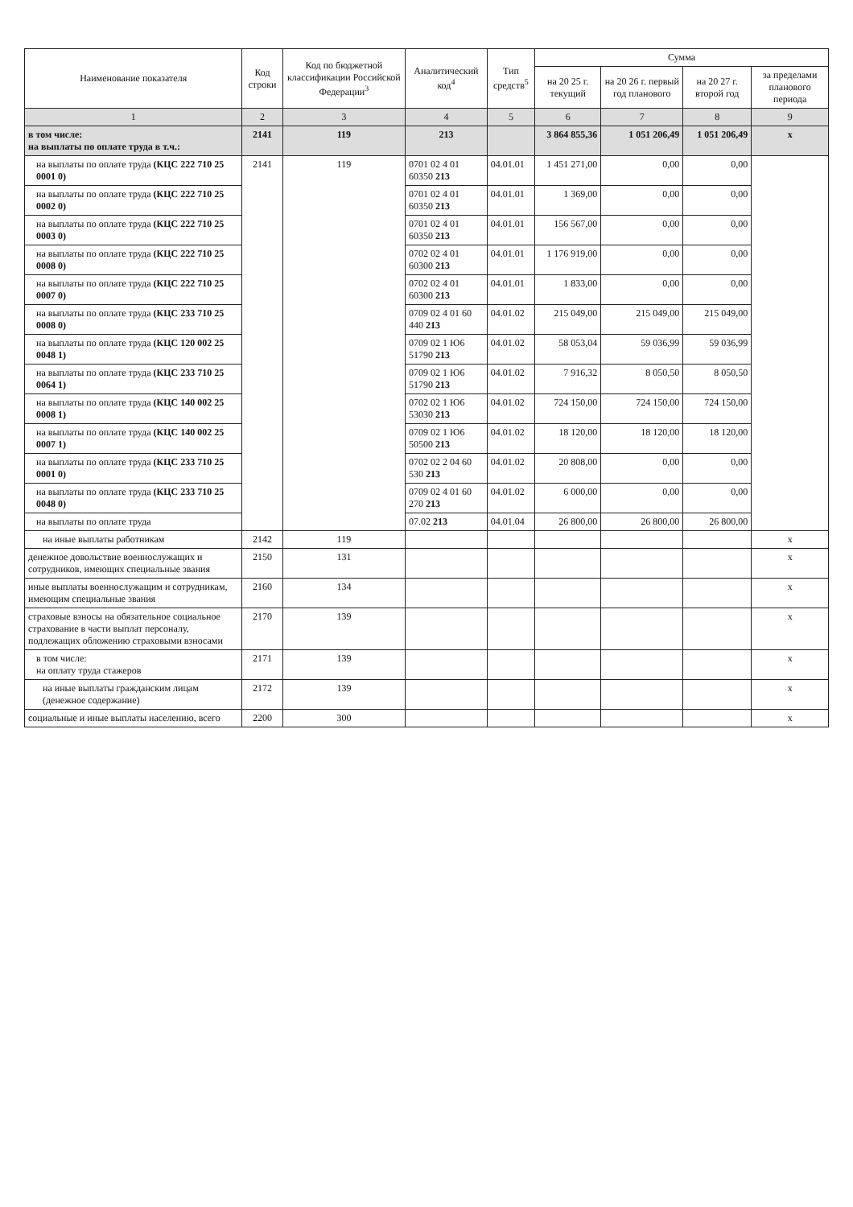| Наименование показателя | Код строки | Код по бюджетной классификации Российской Федерации<sup>3</sup> | Аналитический код<sup>4</sup> | Тип средств<sup>5</sup> | Сумма | | | |
| --- | --- | --- | --- | --- | --- | --- | --- | --- |
| | | | | | на 20 25 г. текущий | на 20 26 г. первый год планового | на 20 27 г. второй год | за пределами планового периода |
| 1 | 2 | 3 | 4 | 5 | 6 | 7 | 8 | 9 |
| в том числе: на выплаты по оплате труда в т.ч.: | 2141 | 119 | 213 | | 3 864 855,36 | 1 051 206,49 | 1 051 206,49 | х |
| на выплаты по оплате труда (КЦС 222 710 25 0001 0) | 2141 | 119 | 0701 02 4 01 60350 213 | 04.01.01 | 1 451 271,00 | 0,00 | 0,00 | |
| на выплаты по оплате труда (КЦС 222 710 25 0002 0) | | | 0701 02 4 01 60350 213 | 04.01.01 | 1 369,00 | 0,00 | 0,00 | |
| на выплаты по оплате труда (КЦС 222 710 25 0003 0) | | | 0701 02 4 01 60350 213 | 04.01.01 | 156 567,00 | 0,00 | 0,00 | |
| на выплаты по оплате труда (КЦС 222 710 25 0008 0) | | | 0702 02 4 01 60300 213 | 04.01.01 | 1 176 919,00 | 0,00 | 0,00 | |
| на выплаты по оплате труда (КЦС 222 710 25 0007 0) | | | 0702 02 4 01 60300 213 | 04.01.01 | 1 833,00 | 0,00 | 0,00 | |
| на выплаты по оплате труда (КЦС 233 710 25 0008 0) | | | 0709 02 4 01 60 440 213 | 04.01.02 | 215 049,00 | 215 049,00 | 215 049,00 | |
| на выплаты по оплате труда (КЦС 120 002 25 0048 1) | | | 0709 02 1 Ю6 51790 213 | 04.01.02 | 58 053,04 | 59 036,99 | 59 036,99 | |
| на выплаты по оплате труда (КЦС 233 710 25 0064 1) | | | 0709 02 1 Ю6 51790 213 | 04.01.02 | 7 916,32 | 8 050,50 | 8 050,50 | |
| на выплаты по оплате труда (КЦС 140 002 25 0008 1) | | | 0702 02 1 Ю6 53030 213 | 04.01.02 | 724 150,00 | 724 150,00 | 724 150,00 | |
| на выплаты по оплате труда (КЦС 140 002 25 0007 1) | | | 0709 02 1 Ю6 50500 213 | 04.01.02 | 18 120,00 | 18 120,00 | 18 120,00 | |
| на выплаты по оплате труда (КЦС 233 710 25 0001 0) | | | 0702 02 2 04 60 530 213 | 04.01.02 | 20 808,00 | 0,00 | 0,00 | |
| на выплаты по оплате труда (КЦС 233 710 25 0048 0) | | | 0709 02 4 01 60 270 213 | 04.01.02 | 6 000,00 | 0,00 | 0,00 | |
| на выплаты по оплате труда | | | 07.02 213 | 04.01.04 | 26 800,00 | 26 800,00 | 26 800,00 | |
| на иные выплаты работникам | 2142 | 119 | | | | | | х |
| денежное довольствие военнослужащих и сотрудников, имеющих специальные звания | 2150 | 131 | | | | | | х |
| иные выплаты военнослужащим и сотрудникам, имеющим специальные звания | 2160 | 134 | | | | | | х |
| страховые взносы на обязательное социальное страхование в части выплат персоналу, подлежащих обложению страховыми взносами | 2170 | 139 | | | | | | х |
| в том числе: на оплату труда стажеров | 2171 | 139 | | | | | | х |
| на иные выплаты гражданским лицам (денежное содержание) | 2172 | 139 | | | | | | х |
| социальные и иные выплаты населению, всего | 2200 | 300 | | | | | | х |